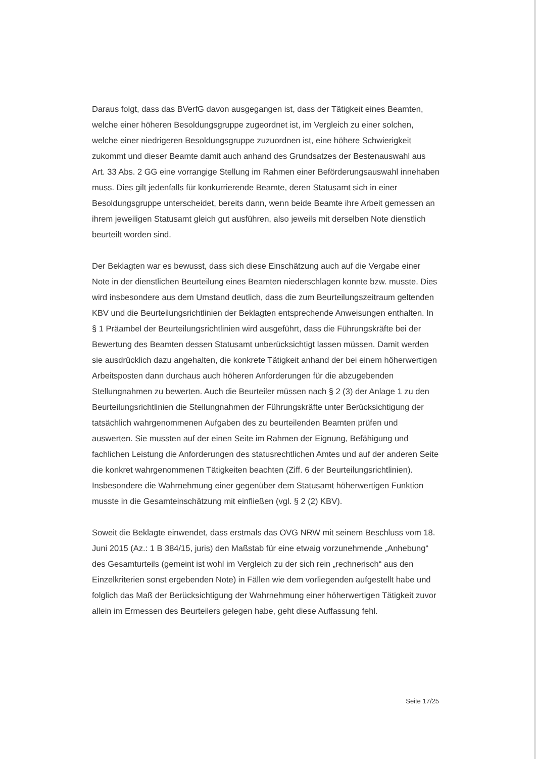Daraus folgt, dass das BVerfG davon ausgegangen ist, dass der Tätigkeit eines Beamten, welche einer höheren Besoldungsgruppe zugeordnet ist, im Vergleich zu einer solchen, welche einer niedrigeren Besoldungsgruppe zuzuordnen ist, eine höhere Schwierigkeit zukommt und dieser Beamte damit auch anhand des Grundsatzes der Bestenauswahl aus Art. 33 Abs. 2 GG eine vorrangige Stellung im Rahmen einer Beförderungsauswahl innehaben muss. Dies gilt jedenfalls für konkurrierende Beamte, deren Statusamt sich in einer Besoldungsgruppe unterscheidet, bereits dann, wenn beide Beamte ihre Arbeit gemessen an ihrem jeweiligen Statusamt gleich gut ausführen, also jeweils mit derselben Note dienstlich beurteilt worden sind.
Der Beklagten war es bewusst, dass sich diese Einschätzung auch auf die Vergabe einer Note in der dienstlichen Beurteilung eines Beamten niederschlagen konnte bzw. musste. Dies wird insbesondere aus dem Umstand deutlich, dass die zum Beurteilungszeitraum geltenden KBV und die Beurteilungsrichtlinien der Beklagten entsprechende Anweisungen enthalten. In § 1 Präambel der Beurteilungsrichtlinien wird ausgeführt, dass die Führungskräfte bei der Bewertung des Beamten dessen Statusamt unberücksichtigt lassen müssen. Damit werden sie ausdrücklich dazu angehalten, die konkrete Tätigkeit anhand der bei einem höherwertigen Arbeitsposten dann durchaus auch höheren Anforderungen für die abzugebenden Stellungnahmen zu bewerten. Auch die Beurteiler müssen nach § 2 (3) der Anlage 1 zu den Beurteilungsrichtlinien die Stellungnahmen der Führungskräfte unter Berücksichtigung der tatsächlich wahrgenommenen Aufgaben des zu beurteilenden Beamten prüfen und auswerten. Sie mussten auf der einen Seite im Rahmen der Eignung, Befähigung und fachlichen Leistung die Anforderungen des statusrechtlichen Amtes und auf der anderen Seite die konkret wahrgenommenen Tätigkeiten beachten (Ziff. 6 der Beurteilungsrichtlinien). Insbesondere die Wahrnehmung einer gegenüber dem Statusamt höherwertigen Funktion musste in die Gesamteinschätzung mit einfließen (vgl. § 2 (2) KBV).
Soweit die Beklagte einwendet, dass erstmals das OVG NRW mit seinem Beschluss vom 18. Juni 2015 (Az.: 1 B 384/15, juris) den Maßstab für eine etwaig vorzunehmende „Anhebung“ des Gesamturteils (gemeint ist wohl im Vergleich zu der sich rein „rechnerisch“ aus den Einzelkriterien sonst ergebenden Note) in Fällen wie dem vorliegenden aufgestellt habe und folglich das Maß der Berücksichtigung der Wahrnehmung einer höherwertigen Tätigkeit zuvor allein im Ermessen des Beurteilers gelegen habe, geht diese Auffassung fehl.
Seite 17/25